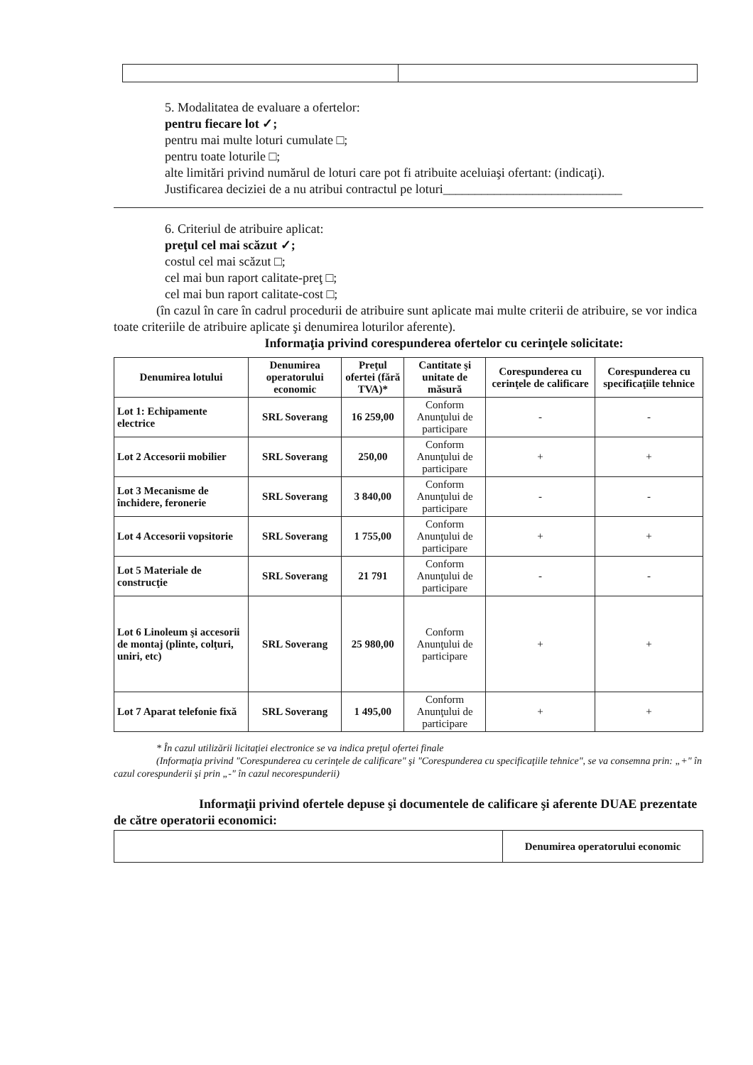5. Modalitatea de evaluare a ofertelor:
pentru fiecare lot ✓;
pentru mai multe loturi cumulate □;
pentru toate loturile □;
alte limitări privind numărul de loturi care pot fi atribuite aceluiaşi ofertant: (indicaţi).
Justificarea deciziei de a nu atribui contractul pe loturi____________________________
6. Criteriul de atribuire aplicat:
preţul cel mai scăzut ✓;
costul cel mai scăzut □;
cel mai bun raport calitate-preţ □;
cel mai bun raport calitate-cost □;
(în cazul în care în cadrul procedurii de atribuire sunt aplicate mai multe criterii de atribuire, se vor indica toate criteriile de atribuire aplicate şi denumirea loturilor aferente).
Informaţia privind corespunderea ofertelor cu cerinţele solicitate:
| Denumirea lotului | Denumirea operatorului economic | Preţul ofertei (fără TVA)* | Cantitate şi unitate de măsură | Corespunderea cu cerinţele de calificare | Corespunderea cu specificaţiile tehnice |
| --- | --- | --- | --- | --- | --- |
| Lot 1: Echipamente electrice | SRL Soverang | 16 259,00 | Conform Anunţului de participare | - | - |
| Lot 2 Accesorii mobilier | SRL Soverang | 250,00 | Conform Anunţului de participare | + | + |
| Lot 3 Mecanisme de închidere, feronerie | SRL Soverang | 3 840,00 | Conform Anunţului de participare | - | - |
| Lot 4 Accesorii vopsitorie | SRL Soverang | 1 755,00 | Conform Anunţului de participare | + | + |
| Lot 5 Materiale de construcţie | SRL Soverang | 21 791 | Conform Anunţului de participare | - | - |
| Lot 6 Linoleum şi accesorii de montaj (plinte, colţuri, uniri, etc) | SRL Soverang | 25 980,00 | Conform Anunţului de participare | + | + |
| Lot 7 Aparat telefonie fixă | SRL Soverang | 1 495,00 | Conform Anunţului de participare | + | + |
* În cazul utilizării licitaţiei electronice se va indica preţul ofertei finale
(Informaţia privind "Corespunderea cu cerinţele de calificare" şi "Corespunderea cu specificaţiile tehnice", se va consemna prin: „+" în cazul corespunderii şi prin „-" în cazul necorespunderii)
Informaţii privind ofertele depuse şi documentele de calificare şi aferente DUAE prezentate de către operatorii economici:
| | Denumirea operatorului economic |